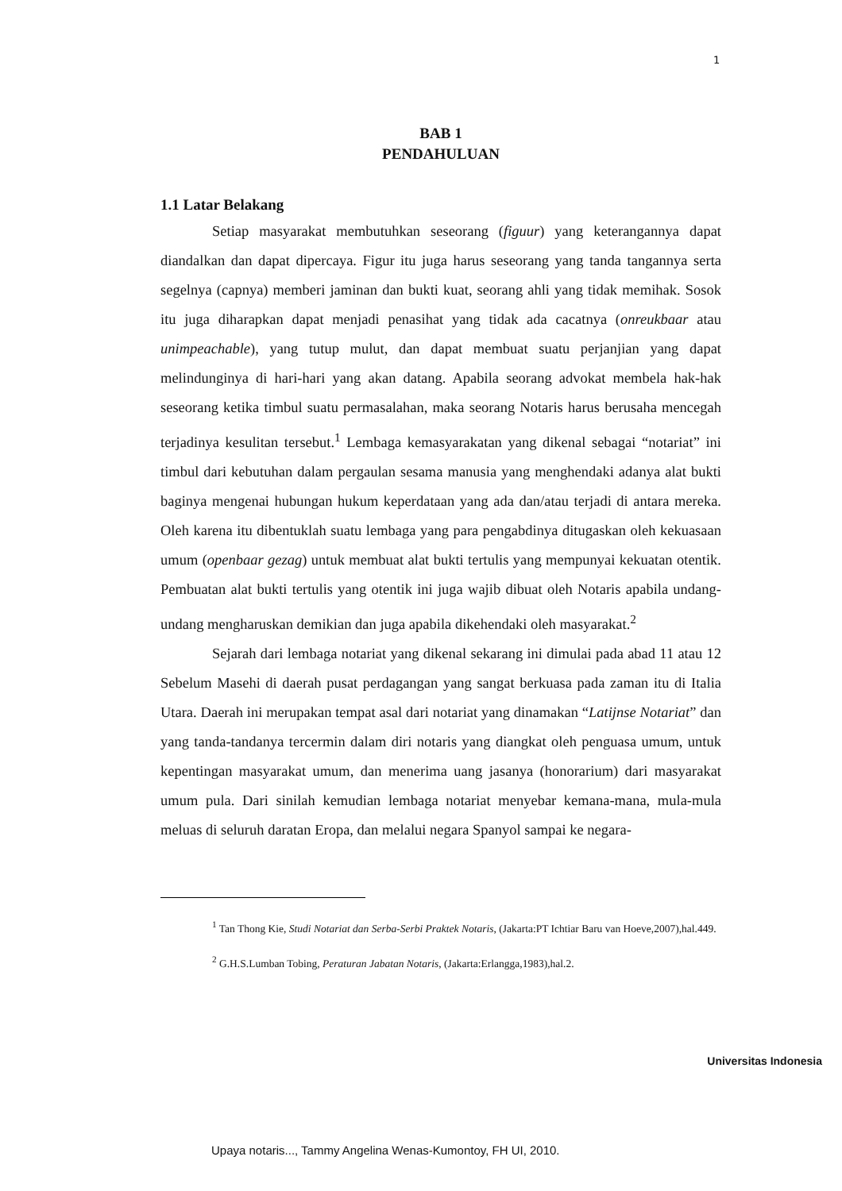1
BAB 1
PENDAHULUAN
1.1 Latar Belakang
Setiap masyarakat membutuhkan seseorang (figuur) yang keterangannya dapat diandalkan dan dapat dipercaya. Figur itu juga harus seseorang yang tanda tangannya serta segelnya (capnya) memberi jaminan dan bukti kuat, seorang ahli yang tidak memihak. Sosok itu juga diharapkan dapat menjadi penasihat yang tidak ada cacatnya (onreukbaar atau unimpeachable), yang tutup mulut, dan dapat membuat suatu perjanjian yang dapat melindunginya di hari-hari yang akan datang. Apabila seorang advokat membela hak-hak seseorang ketika timbul suatu permasalahan, maka seorang Notaris harus berusaha mencegah terjadinya kesulitan tersebut.<sup>1</sup> Lembaga kemasyarakatan yang dikenal sebagai “notariat” ini timbul dari kebutuhan dalam pergaulan sesama manusia yang menghendaki adanya alat bukti baginya mengenai hubungan hukum keperdataan yang ada dan/atau terjadi di antara mereka. Oleh karena itu dibentuklah suatu lembaga yang para pengabdinya ditugaskan oleh kekuasaan umum (openbaar gezag) untuk membuat alat bukti tertulis yang mempunyai kekuatan otentik. Pembuatan alat bukti tertulis yang otentik ini juga wajib dibuat oleh Notaris apabila undang-undang mengharuskan demikian dan juga apabila dikehendaki oleh masyarakat.<sup>2</sup>
Sejarah dari lembaga notariat yang dikenal sekarang ini dimulai pada abad 11 atau 12 Sebelum Masehi di daerah pusat perdagangan yang sangat berkuasa pada zaman itu di Italia Utara. Daerah ini merupakan tempat asal dari notariat yang dinamakan “Latijnse Notariat” dan yang tanda-tandanya tercermin dalam diri notaris yang diangkat oleh penguasa umum, untuk kepentingan masyarakat umum, dan menerima uang jasanya (honorarium) dari masyarakat umum pula. Dari sinilah kemudian lembaga notariat menyebar kemana-mana, mula-mula meluas di seluruh daratan Eropa, dan melalui negara Spanyol sampai ke negara-
<sup>1</sup> Tan Thong Kie, Studi Notariat dan Serba-Serbi Praktek Notaris, (Jakarta:PT Ichtiar Baru van Hoeve,2007),hal.449.
<sup>2</sup> G.H.S.Lumban Tobing, Peraturan Jabatan Notaris, (Jakarta:Erlangga,1983),hal.2.
Universitas Indonesia
Upaya notaris..., Tammy Angelina Wenas-Kumontoy, FH UI, 2010.